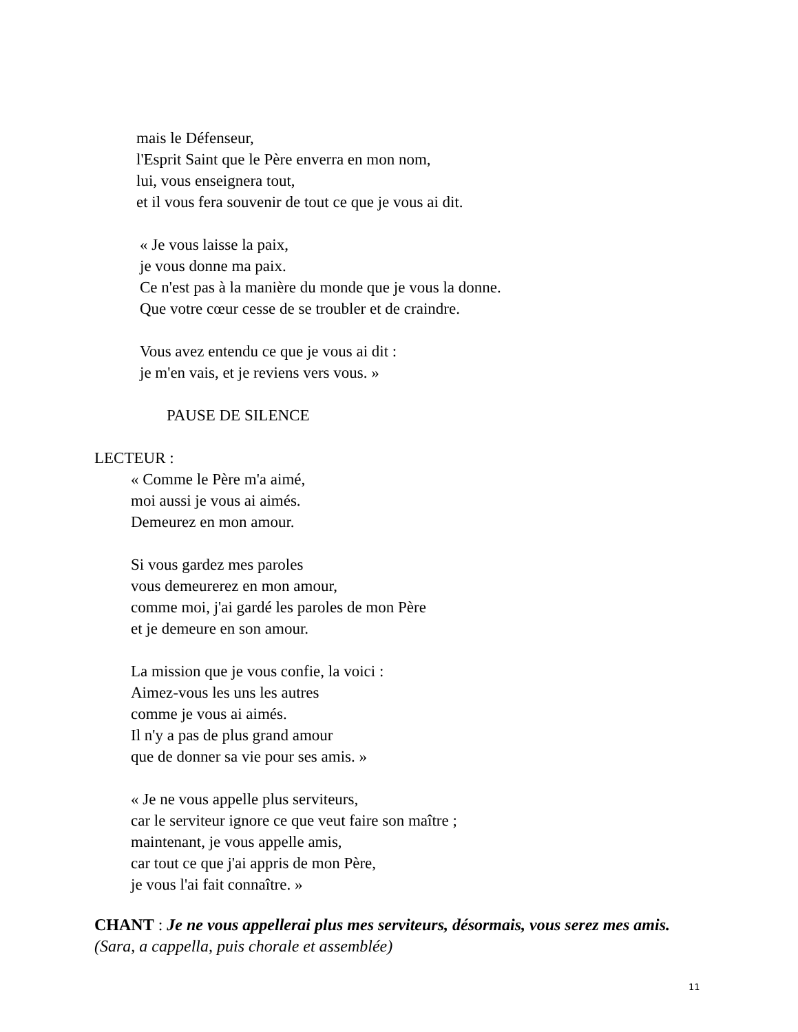mais le Défenseur,
l'Esprit Saint que le Père enverra en mon nom,
lui, vous enseignera tout,
et il vous fera souvenir de tout ce que je vous ai dit.
« Je vous laisse la paix,
je vous donne ma paix.
Ce n'est pas à la manière du monde que je vous la donne.
Que votre cœur cesse de se troubler et de craindre.
Vous avez entendu ce que je vous ai dit :
je m'en vais, et je reviens vers vous. »
PAUSE DE SILENCE
LECTEUR :
« Comme le Père m'a aimé,
moi aussi je vous ai aimés.
Demeurez en mon amour.
Si vous gardez mes paroles
vous demeurerez en mon amour,
comme moi, j'ai gardé les paroles de mon Père
et je demeure en son amour.
La mission que je vous confie, la voici :
Aimez-vous les uns les autres
comme je vous ai aimés.
Il n'y a pas de plus grand amour
que de donner sa vie pour ses amis. »
« Je ne vous appelle plus serviteurs,
car le serviteur ignore ce que veut faire son maître ;
maintenant, je vous appelle amis,
car tout ce que j'ai appris de mon Père,
je vous l'ai fait connaître. »
CHANT : Je ne vous appellerai plus mes serviteurs, désormais, vous serez mes amis. (Sara, a cappella, puis chorale et assemblée)
11